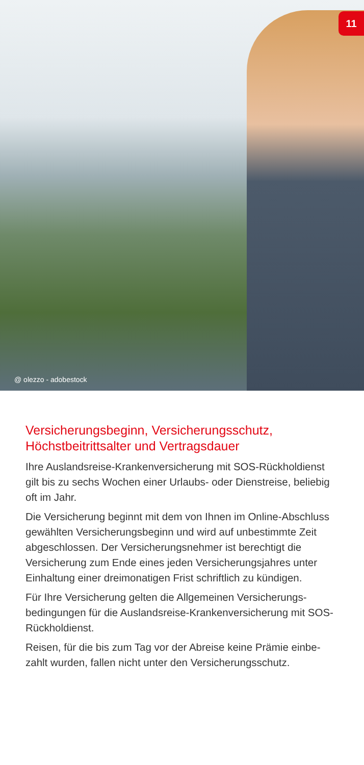11
@ olezzo - adobestock
Versicherungsbeginn, Versicherungsschutz,
Höchstbeitrittsalter und Vertragsdauer
Ihre Auslandsreise-Krankenversicherung mit SOS-Rückhol­dienst gilt bis zu sechs Wochen einer Urlaubs- oder Dienstreise, beliebig oft im Jahr.
Die Versicherung beginnt mit dem von Ihnen im Online-Abschluss gewählten Versicherungsbeginn und wird auf unbestimmte Zeit abgeschlossen. Der Versicherungsnehmer ist berechtigt die Versicherung zum Ende eines jeden Versiche­rungsjahres unter Einhaltung einer dreimonatigen Frist schriftlich zu kündigen.
Für Ihre Versicherung gelten die Allgemeinen Versicherungs­bedingungen für die Auslandsreise-Krankenversicherung mit SOS-Rückholdienst.
Reisen, für die bis zum Tag vor der Abreise keine Prämie einbe­zahlt wurden, fallen nicht unter den Versicherungsschutz.